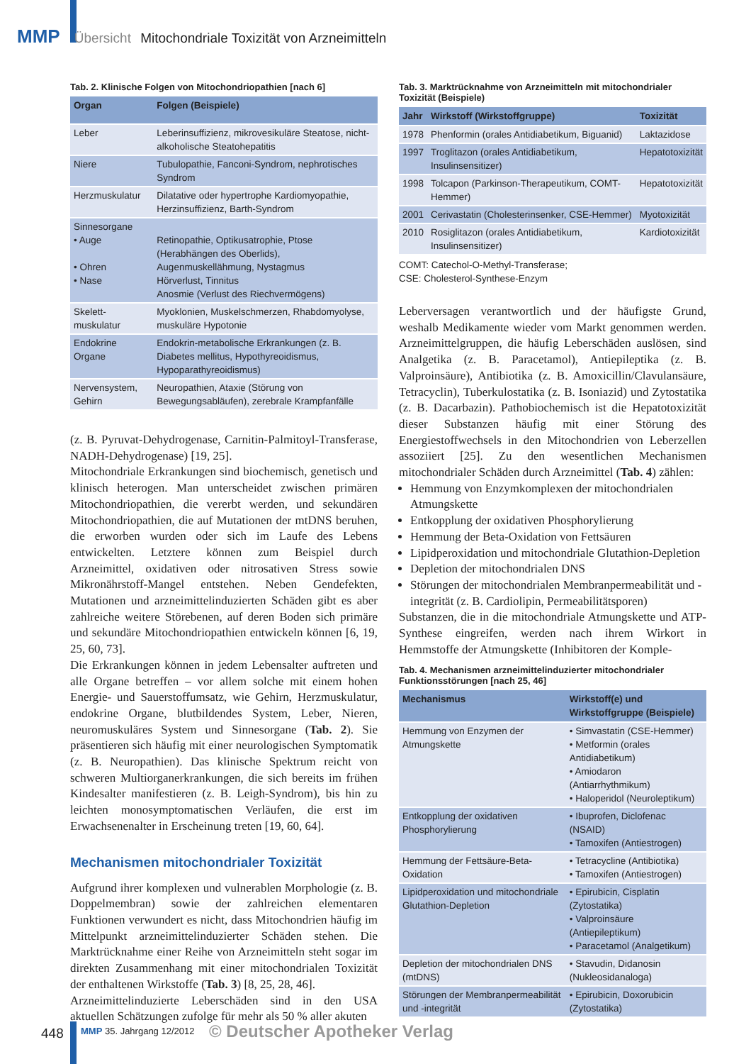MMP Übersicht Mitochondriale Toxizität von Arzneimitteln
Tab. 2. Klinische Folgen von Mitochondriopathien [nach 6]
| Organ | Folgen (Beispiele) |
| --- | --- |
| Leber | Leberinsuffizienz, mikrovesikuläre Steatose, nicht-alkoholische Steatohepatitis |
| Niere | Tubulopathie, Fanconi-Syndrom, nephrotisches Syndrom |
| Herzmuskulatur | Dilatative oder hypertrophe Kardiomyopathie, Herzinsuffizienz, Barth-Syndrom |
| Sinnesorgane • Auge • Ohren • Nase | Retinopathie, Optikusatrophie, Ptose (Herabhängen des Oberlids), Augenmuskellähmung, Nystagmus Hörverlust, Tinnitus Anosmie (Verlust des Riechvermögens) |
| Skelett-muskulatur | Myoklonien, Muskelschmerzen, Rhabdomyolyse, muskuläre Hypotonie |
| Endokrine Organe | Endokrin-metabolische Erkrankungen (z. B. Diabetes mellitus, Hypothyreoidismus, Hypoparathyreoidismus) |
| Nervensystem, Gehirn | Neuropathien, Ataxie (Störung von Bewegungsabläufen), zerebrale Krampfanfälle |
(z. B. Pyruvat-Dehydrogenase, Carnitin-Palmitoyl-Transferase, NADH-Dehydrogenase) [19, 25].
Mitochondriale Erkrankungen sind biochemisch, genetisch und klinisch heterogen. Man unterscheidet zwischen primären Mitochondriopathien, die vererbt werden, und sekundären Mitochondriopathien, die auf Mutationen der mtDNS beruhen, die erworben wurden oder sich im Laufe des Lebens entwickelten. Letztere können zum Beispiel durch Arzneimittel, oxidativen oder nitrosativen Stress sowie Mikronährstoff-Mangel entstehen. Neben Gendefekten, Mutationen und arzneimittelinduzierten Schäden gibt es aber zahlreiche weitere Störebenen, auf deren Boden sich primäre und sekundäre Mitochondriopathien entwickeln können [6, 19, 25, 60, 73].
Die Erkrankungen können in jedem Lebensalter auftreten und alle Organe betreffen – vor allem solche mit einem hohen Energie- und Sauerstoffumsatz, wie Gehirn, Herzmuskulatur, endokrine Organe, blutbildendes System, Leber, Nieren, neuromuskuläres System und Sinnesorgane (Tab. 2). Sie präsentieren sich häufig mit einer neurologischen Symptomatik (z. B. Neuropathien). Das klinische Spektrum reicht von schweren Multiorganerkrankungen, die sich bereits im frühen Kindesalter manifestieren (z. B. Leigh-Syndrom), bis hin zu leichten monosymptomatischen Verläufen, die erst im Erwachsenenalter in Erscheinung treten [19, 60, 64].
Mechanismen mitochondrialer Toxizität
Aufgrund ihrer komplexen und vulnerablen Morphologie (z. B. Doppelmembran) sowie der zahlreichen elementaren Funktionen verwundert es nicht, dass Mitochondrien häufig im Mittelpunkt arzneimittelinduzierter Schäden stehen. Die Marktrücknahme einer Reihe von Arzneimitteln steht sogar im direkten Zusammenhang mit einer mitochondrialen Toxizität der enthaltenen Wirkstoffe (Tab. 3) [8, 25, 28, 46].
Arzneimittelinduzierte Leberschäden sind in den USA aktuellen Schätzungen zufolge für mehr als 50 % aller akuten
Tab. 3. Marktrücknahme von Arzneimitteln mit mitochondrialer Toxizität (Beispiele)
| Jahr | Wirkstoff (Wirkstoffgruppe) | Toxizität |
| --- | --- | --- |
| 1978 | Phenformin (orales Antidiabetikum, Biguanid) | Laktazidose |
| 1997 | Troglitazon (orales Antidiabetikum, Insulinsensitizer) | Hepatotoxizität |
| 1998 | Tolcapon (Parkinson-Therapeutikum, COMT-Hemmer) | Hepatotoxizität |
| 2001 | Cerivastatin (Cholesterinsenker, CSE-Hemmer) | Myotoxizität |
| 2010 | Rosiglitazon (orales Antidiabetikum, Insulinsensitizer) | Kardiotoxizität |
COMT: Catechol-O-Methyl-Transferase;
CSE: Cholesterol-Synthese-Enzym
Leberversagen verantwortlich und der häufigste Grund, weshalb Medikamente wieder vom Markt genommen werden. Arzneimittelgruppen, die häufig Leberschäden auslösen, sind Analgetika (z. B. Paracetamol), Antiepileptika (z. B. Valproinsäure), Antibiotika (z. B. Amoxicillin/Clavulansäure, Tetracyclin), Tuberkulostatika (z. B. Isoniazid) und Zytostatika (z. B. Dacarbazin). Pathobiochemisch ist die Hepatotoxizität dieser Substanzen häufig mit einer Störung des Energiestoffwechsels in den Mitochondrien von Leberzellen assoziiert [25]. Zu den wesentlichen Mechanismen mitochondrialer Schäden durch Arzneimittel (Tab. 4) zählen:
Hemmung von Enzymkomplexen der mitochondrialen Atmungskette
Entkopplung der oxidativen Phosphorylierung
Hemmung der Beta-Oxidation von Fettsäuren
Lipidperoxidation und mitochondriale Glutathion-Depletion
Depletion der mitochondrialen DNS
Störungen der mitochondrialen Membranpermeabilität und -integrität (z. B. Cardiolipin, Permeabilitätsporen)
Substanzen, die in die mitochondriale Atmungskette und ATP-Synthese eingreifen, werden nach ihrem Wirkort in Hemmstoffe der Atmungskette (Inhibitoren der Komple-
Tab. 4. Mechanismen arzneimittelinduzierter mitochondrialer Funktionsstörungen [nach 25, 46]
| Mechanismus | Wirkstoff(e) und Wirkstoffgruppe (Beispiele) |
| --- | --- |
| Hemmung von Enzymen der Atmungskette | • Simvastatin (CSE-Hemmer) • Metformin (orales Antidiabetikum) • Amiodaron (Antiarrhythmikum) • Haloperidol (Neuroleptikum) |
| Entkopplung der oxidativen Phosphorylierung | • Ibuprofen, Diclofenac (NSAID) • Tamoxifen (Antiestrogen) |
| Hemmung der Fettsäure-Beta-Oxidation | • Tetracycline (Antibiotika) • Tamoxifen (Antiestrogen) |
| Lipidperoxidation und mitochondriale Glutathion-Depletion | • Epirubicin, Cisplatin (Zytostatika) • Valproinsäure (Antiepileptikum) • Paracetamol (Analgetikum) |
| Depletion der mitochondrialen DNS (mtDNS) | • Stavudin, Didanosin (Nukleosidanaloga) |
| Störungen der Membranpermeabilität und -integrität | • Epirubicin, Doxorubicin (Zytostatika) |
448 MMP 35. Jahrgang 12/2012 © Deutscher Apotheker Verlag